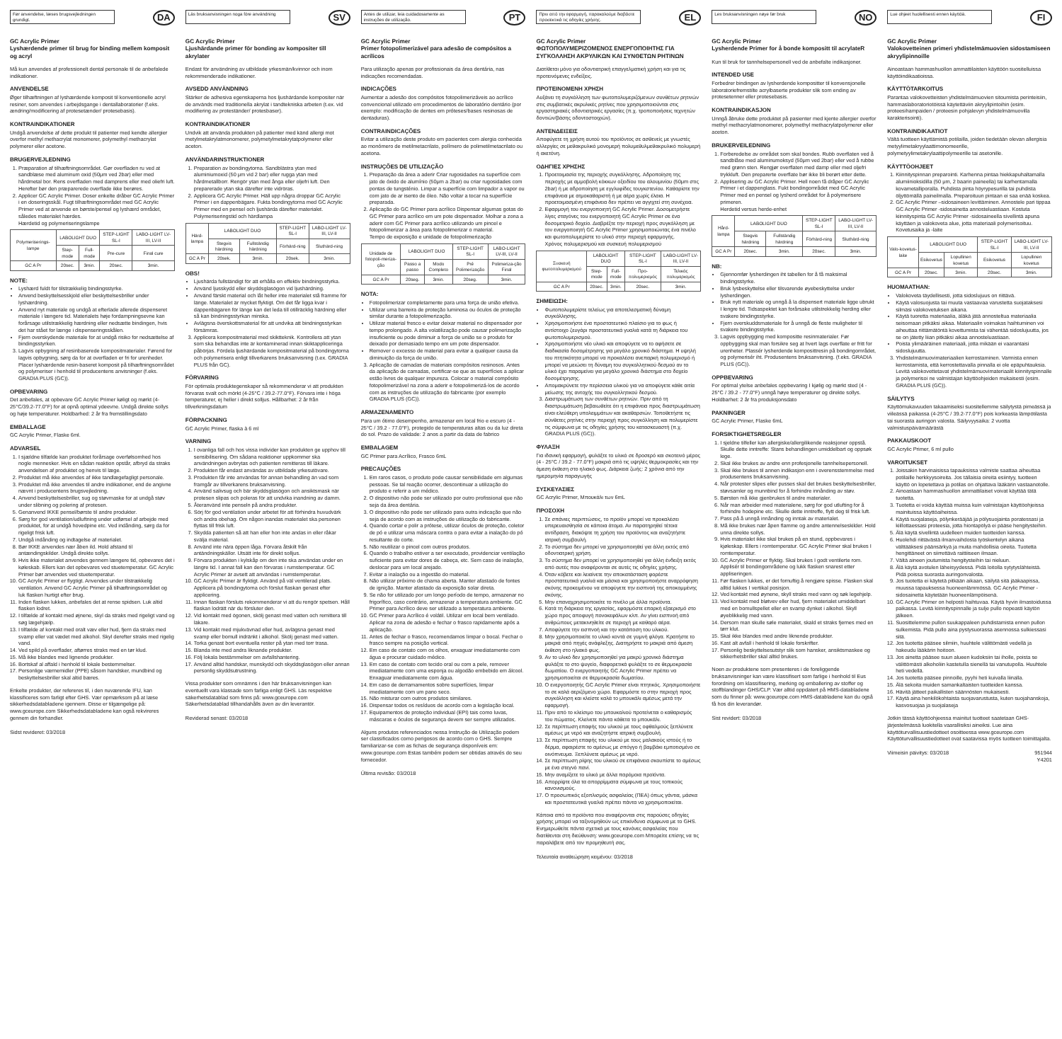Før anvendelse, læses brugsvejledningen grundigt.
DA
GC Acrylic Primer
Lyshærdende primer til brug for binding mellem komposit og acryl
Må kun anvendes af professionelt dental personale til de anbefalede indikationer.
ANVENDELSE
Øger tilhæftningen af lyshærdende komposit til konventionelle acryl resiner, som anvendes i arbejdsgange i dentallaboratorier (f.eks. ændring/modificering af protesetænder/ protesebasis).
KONTRAINDIKATIONER
Undgå anvendelse af dette produkt til patienter med kendte allergier overfor methyl methacrylat monomerer, polymethyl methacrylat polymerer eller acetone.
BRUGERVEJLEDNING
1. Præparation af tilhæftningsområdet. Gør overfladen ru ved at sandblæse med aluminum oxid (50μm ved 2bar) eller med hårdmetal bor. Rens overfladen med damprens eller med oliefri luft. Herefter bør den præparerede overflade ikke berøres.
2. Applicer GC Acrylic Primer. Doser enkelte dråber GC Acrylic Primer i en doseringsskål. Fugt tilhæftningsområdet med GC Acrylic Primer ved at anvende en børste/pensel og lyshærd området, således materialet hærdes.
Hærdetid og polymeriseringslampe
| Polymeriserings-lampe | LABOLIGHT DUO | | STEP-LIGHT SL-I | LABO-LIGHT LV-III, LV-II |
| --- | --- | --- | --- | --- |
| | Step-mode | Full-mode | Pre-cure | Final cure |
| GC A Pr | 20sec. | 3min. | 20sec. | 3min. |
NOTE:
Lyshærd fuldt for tilstrækkelig bindingsstyrke.
Anvend beskyttelsesskjold eller beskyttelsesbriller under lyshærdning.
Anvend nyt materiale og undgå at efterlade allerede dispenseret materiale i længere tid. Materialets høje fordampningsevne kan forårsage utilstrækkelig hærdning eller nedsætte bindingen, hvis det har stået for længe i dispenseringsskålen.
Fjern overskydende materiale for at undgå risiko for nedsættelse af bindingsstyrken.
3. Lagvis opbygning af resinbaserede kompositmaterialer. Førend for lagvis opbygning, sørg da for at overfladen er fri for urenheder. Placer lyshærdende resin-baseret komposit på tilhæftningsområdet og polymeriser i henhold til producentens anvisninger (f.eks. GRADIA PLUS (GC)).
OPBEVARING
Det anbefales, at opbevare GC Acrylic Primer køligt og mørkt (4-25°C/39.2-77.0°F) for at opnå optimal ydeevne. Undgå direkte sollys og høje temperaturer. Holdbarhed: 2 år fra fremstillingsdato
EMBALLAGE
GC Acrylic Primer, Flaske 6ml.
ADVARSEL
1. I sjældne tilfælde kan produktet forårsage overfølsomhed hos nogle mennesker. Hvis en sådan reaktion opstår, afbryd da straks anvendelsen af produktet og henvis til læge.
2. Produktet må ikke anvendes af ikke tandlægefagligt personale.
3. Produktet må ikke anvendes til andre indikationer, end de angivne nævnt i producentens brugsvejledning.
4. Anvend beskyttelsesbriller, sug og støvmaske for at undgå støv under slibning og polering af protesen.
5. Genanvend IKKE pensel/børste til andre produkter.
6. Sørg for god ventilation/udluftning under udførsel af arbejde med produktet, for at undgå hovedpine etc. Ved indånding, sørg da for rigeligt frisk luft.
7. Undgå indånding og indtagelse af materialet.
8. Bør IKKE anvendes nær åben ild. Hold afstand til antændingskilder. Undgå direkte sollys.
9. Hvis ikke materialet anvendes gennem længere tid, opbevares det i køleskab. Ellers kan det opbevares ved stuetemperatur. GC Acrylic Primer bør anvendes ved stuetemperatur.
10. GC Acrylic Primer er flygtigt. Anvendes under tilstrækkelig ventilation. Anvend GC Acrylic Primer på tilhæftningsområdet og luk flasken hurtigt efter brug.
11. Inden flasken lukkes, anbefales det at rense spidsen. Luk altid flasken lodret.
12. I tilfælde af kontakt med øjnene, skyl da straks med rigeligt vand og søg lægehjælp.
13. I tilfælde af kontakt med oralt væv eller hud, fjern da straks med svamp eller vat vædet med alkohol. Skyl derefter straks med rigelig vand.
14. Ved spild på overflader, aftørres straks med en tør klud.
15. Må ikke blandes med lignende produkter.
16. Bortskaf al affald i henhold til lokale bestemmelser.
17. Personlige værnemidler (PPE) såsom handsker, mundbind og beskyttelsesbriller skal altid bæres.
Enkelte produkter, der refereres til, i den nuværende IFU, kan klassificeres som farligt efter GHS. Vær opmærksom på at læse sikkerhedsdatabladene igennem. Disse er tilgængelige på: www.gceurope.com Sikkerhedsdatabladene kan også rekvireres gennem din forhandler.
Sidst revideret: 03/2018
Läs bruksanvisningen noga före användning
SV
GC Acrylic Primer
Ljushärdande primer för bonding av kompositer till akrylater
Endast för användning av utbildade yrkesmän/kvinnor och inom rekommenderade indikationer.
AVSEDD ANVÄNDNING
Stärker de adhesiva egenskaperna hos ljushärdande kompositer när de används med traditionella akrylat i tandtekniska arbeten (t.ex. vid modifiering av proteständer/ protesbaser).
KONTRAINDIKATIONER
Undvik att använda produkten på patienter med känd allergi mot metylmetakrylatmonomerer, polymetylmetakrytatpolymerer eller aceton.
ANVÄNDARINSTRUKTIONER
1. Preparation av bondingytorna. Sandblästra ytan med aluminiumoxid (50 μm vid 2 bar) eller rugga ytan med hårdmetallborr. Rengör ytan med ånga eller oljefri luft. Den preparerade ytan ska därefter inte vidröras.
2. Applicera GC Acrylic Primer. Häll upp några droppar GC Acrylic Primer i en dappenbägare. Fukta bondingytorna med GC Acrylic Primer med en pensel och ljushärda därefter materialet.
Polymeriseringstid och härdlampa
| Härd-lampa | LABOLIGHT DUO | | STEP-LIGHT SL-I | LABO-LIGHT LV-III, LV-II |
| --- | --- | --- | --- | --- |
| | Stegvis härdning | Fullständig härdning | Förhärd-ning | Sluthärd-ning |
| GC A Pr | 20sek. | 3min. | 20sek. | 3min. |
OBS!
Ljushärda fullständigt för att erhålla en effektiv bindningsstyrka.
Använd ljusskydd eller skyddsglasögon vid ljushärdning.
Använd färskt material och låt heller inte materialet stå framme för länge. Materialet är mycket flyktigt. Om det får ligga kvar i dappenbägaren för länge kan det leda till otillräcklig härdning eller så kan bindningsstyrkan minska.
Avlägsna överskottsmaterial för att undvika att bindningsstyrkan försämras.
3. Applicera kompositmaterial med skiktteknik. Kontrollera att ytan som ska behandlas inte är kontaminerad innan skiktappliceringa påbörjas. Fördela ljushärdande kompositmaterial på bondingytorna och polymerisera enligt tillverkarens bruksanvisning (t.ex. GRADIA PLUS från GC).
FÖRVARING
För optimala produktegenskaper så rekommenderar vi att produkten förvaras svalt och mörkt (4-25°C / 39.2-77.0°F). Förvara inte i höga temperaturer, ej heller i direkt solljus. Hållbarhet: 2 år från tillverkningsdatum
FÖRPACKNING
GC Acrylic Primer, flaska à 6 ml
VARNING
1. I ovanliga fall och hos vissa individer kan produkten ge upphov till sensibilisering. Om sådana reaktioner uppkommer ska användningen avbrytas och patienten remitteras till läkare.
2. Produkten får endast användas av utbildade yrkesutövare.
3. Produkten får inte användas för annan behandling än vad som framgår av tillverkarens bruksanvisning.
4. Använd salivsug och bär skyddsglasögon och ansiktsmask när protesen slipas och poleras för att undvika inandning av damm.
5. Återanvänd inte penseln på andra produkter.
6. Sörj för god ventilation under arbetet för att förhindra huvudvärk och andra obehag. Om någon inandas materialet ska personen flyttas till frisk luft.
7. Skydda patienten så att han eller hon inte andas in eller råkar svälja material.
8. Använd inte nära öppen låga. Förvara åtskilt från antändningskällor. Utsätt inte för direkt solljus.
9. Förvara produkten i kylskåp om den inte ska användas under en längre tid. I annat fall kan den förvaras i rumstemperatur. GC Acrylic Primer är avsett att användas i rumstemperatur.
10. GC Acrylic Primer är flyktigt. Använd på väl ventilerad plats. Applicera på bondingytorna och förslut flaskan genast efter applicering.
11. Innan flaskan försluts rekommenderar vi att du rengör spetsen. Håll flaskan lodrätt när du försluter den.
12. Vid kontakt med ögonen, skölj genast med vatten och remittera till läkare.
13. Vid kontakt med mjukvävnad eller hud, avlägsna genast med svamp eller bomull indränkt i alkohol. Skölj genast med vatten.
14. Torka genast bort eventuella rester på ytan med torr trasa.
15. Blanda inte med andra liknande produkter.
16. Följ lokala bestämmelser om avfallshantering.
17. Använd alltid handskar, munskydd och skyddsglasögon eller annan personlig skyddsutrustning.
Vissa produkter som omnämns i den här bruksanvisningen kan eventuellt vara klassade som farliga enligt GHS. Läs respektive säkerhetsdatablad som finns på: www.gceurope.com Säkerhetsdatablad tillhandahålls även av din leverantör.
Reviderad senast: 03/2018
Antes de utilizar, leia cuidadosamente as instruções de utilização.
PT
GC Acrylic Primer
Primer fotopolimerizável para adesão de compósitos a acrílicos
Para utilização apenas por profissionais da área dentária, nas indicações recomendadas.
INDICAÇÕES
Aumentar a adesão dos compósitos fotopolimerizáveis ao acrílico convencional utilizado em procedimentos de laboratório dentário (por exemplo: modificação de dentes em próteses/bases resinosas de dentaduras).
CONTRAINDICAÇÕES
Evitar a utilização deste produto em pacientes com alergia conhecida ao monómero de metilmetacrilato, polímero de polimetilmetacrilato ou acetona.
INSTRUÇÕES DE UTILIZAÇÃO
1. Preparação da área a aderir Criar rugosidades na superfície com jato de óxido de alumínio (50μm a 2bar) ou criar rugosidades com pontas de tungsténio. Limpar a superfície com limpador a vapor ou com jato de ar isento de óleo. Não voltar a tocar na superfície preparada.
2. Aplicação do GC Primer para acrílico Dispensar algumas gotas do GC Primer para acrílico em um pote dispensador. Molhar a zona a aderir com GC Primer para acrílico utilizando um pincel e fotopolimerizar a área para fotopolimerizar o material.
Tempo de exposição e unidade de fotopolimerização
| Unidade de fotopoli-meriza-ção | LABOLIGHT DUO | | STEP-LIGHT SL-I | LABO-LIGHT LV-III, LV-II |
| --- | --- | --- | --- | --- |
| | Passo a passo | Modo Completo | Pré Polimerização | Polimeriza-ção Final |
| GC A Pr | 20seg. | 3min. | 20seg. | 3min. |
NOTA:
Fotopolimerizar completamente para uma força de união efetiva.
Utilizar uma barreira de proteção luminosa ou óculos de proteção similar durante a fotopolimerização.
Utilizar material fresco e evitar deixar material no dispensador por tempo prolongado. A alta volatilização pode causar polimerização insuficiente ou pode diminuir a força de união se o produto for deixado por demasiado tempo em um pote dispensador.
Remover o excesso de material para evitar a qualquer causa da diminuição da força de união.
3. Aplicação de camadas de materiais compósitos resinosos. Antes da aplicação de camadas, certificar-se que as superfícies a aplicar estão livres de qualquer impureza. Colocar o material compósito fotopolimerizável na zona a aderir e fotopolimerizá-los de acordo com as instruções de utilização do fabricante (por exemplo GRADIA PLUS (GC)).
ARMAZENAMENTO
Para um ótimo desempenho, armazenar em local frio e escuro (4 - 25°C / 39.2 - 77.0°F), protegido de temperaturas altas ou da luz direta do sol. Prazo de validade: 2 anos a partir da data de fabrico
EMBALAGEM
GC Primer para Acrílico, Frasco 6mL
PRECAUÇÕES
1. Em raros casos, o produto pode causar sensibilidade em algumas pessoas. Se tal reação ocorrer, descontinuar a utilização do produto e referir a um médico.
2. O dispositivo não pode ser utilizado por outro profissional que não seja da área dentária.
3. O dispositivo não pode ser utilizado para outra indicação que não seja de acordo com as instruções de utilização do fabricante.
4. Quando cortar e polir a prótese, utilizar óculos de proteção, coletor de pó e utilizar uma máscara contra o para evitar a inalação do pó resultante do corte.
5. Não reutilizar o pincel com outros produtos.
6. Quando o trabalho estiver a ser executado, providenciar ventilação suficiente para evitar dores de cabeça, etc. Sem caso de inalação, deslocar para um local arejado.
7. Evitar a inalação ou a ingestão do material.
8. Não utilizar próximo de chama aberta. Manter afastado de fontes de ignição. Manter afastado da exposição solar direta.
9. Se não for utilizado por um longo período de tempo, armazenar no frigorífico, caso contrário, armazenar a temperatura ambiente. GC Primer para Acrílico deve ser utilizado a temperatura ambiente.
10. GC Primer para Acrílico é volátil. Utilizar em local bem ventilado. Aplicar na zona de adesão e fechar o frasco rapidamente após a aplicação.
11. Antes de fechar o frasco, recomendamos limpar o bocal. Fechar o frasco sempre na posição vertical.
12. Em caso de contato com os olhos, enxaguar imediatamente com água e procurar cuidado médico.
13. Em caso de contato com tecido oral ou com a pele, remover imediatamente com uma esponja ou algodão embebido em álcool. Enxaguar imediatamente com água.
14. Em caso de derramamentos sobre superfícies, limpar imediatamente com um pano seco.
15. Não misturar com outros produtos similares.
16. Dispensar todos os resíduos de acordo com a legislação local.
17. Equipamentos de proteção individual (EPI) tais como luvas, máscaras e óculos de segurança devem ser sempre utilizados.
Alguns produtos referenciados nessa Instrução de Utilização podem ser classificados como perigosos de acordo com o GHS. Sempre familiarizar-se com as fichas de segurança disponíveis em: www.gceurope.com Estas também podem ser obtidas através do seu fornecedor.
Última revisão: 03/2018
Πριν από την εφαρμογή, παρακαλούμε διαβάστε προσεκτικά τις οδηγίες χρήσης.
EL
GC Acrylic Primer
ΦΩΤΟΠΟΛΥΜΕΡΙΖΟΜΕΝΟΣ ΕΝΕΡΓΟΠΟΙΗΤΗΣ ΓΙΑ ΣΥΓΚΟΛΛΗΣΗ ΑΚΡΥΛΙΚΩΝ ΚΑΙ ΣΥΝΘΕΤΩΝ ΡΗΤΙΝΩΝ
Διατίθεται μόνο για οδοντιατρική επαγγελματική χρήση και για τις προτεινόμενες ενδείξεις.
ΠΡΟΤΕΙΝΟΜΕΝΗ ΧΡΗΣΗ
Αυξάνει τη συγκόλληση των φωτοπολυμεριζόμενων συνθέτων ρητινών στις συμβατικές ακρυλικές ρητίνες που χρησιμοποιούνται στις εργαστηριακές οδοντιατρικές εργασίες (π.χ. τροποποιήσεις τεχνητών δοντιών/βάσης οδοντοστοιχιών).
ΑΝΤΕΝΔΕΙΞΕΙΣ
Αποφύγετε τη χρήση αυτού του προϊόντος σε ασθενείς με γνωστές αλλεργίες σε μεθακρυλικό μονομερή πολυμεθυλμεθακρυλικό πολυμερή ή ακετόνη.
ΟΔΗΓΙΕΣ ΧΡΗΣΗΣ
1. Προετοιμασία της περιοχής συγκόλλησης. Αδροποίηση της περιοχής με αμμοβολή κόκκων οξειδίου του αλουμινίου (50μm στις 2bar) ή με αδροποίηση με εγγλυφίδες τουγκστενίου. Καθαρίστε την επιφάνεια με ατμοκαθαριστή ή με αέρα χωρίς έλαια. Η προετοιμασμένη επιφάνεια δεν πρέπει να αγγιχτεί στη συνέχεια.
2. Εφαρμογή του ενεργοποιητή GC Acrylic Primer. Δοσομετρήστε λίγες σταγόνες του ενεργοποιητή GC Acrylic Primer σε ένα δοσομετρικό δοχείο. Διαβρέξτε την περιοχή προς συγκόλληση με τον ενεργοποιητή GC Acrylic Primer χρησιμοποιώντας ένα πινέλο και φωτοπολυμερίστε το υλικό στην περιοχή εφαρμογής.
Χρόνος πολυμερισμού και συσκευή πολυμερισμού
| Συσκευή φωτοπολυμερισμού | LABOLIGHT DUO | | STEP-LIGHT SL-I | LABO-LIGHT LV-III, LV-II |
| --- | --- | --- | --- | --- |
| | Step-mode | Full-mode | Προ-πολυμερισμός | Τελικός πολυμερισμός |
| GC A Pr | 20sec. | 3min. | 20sec. | 3min. |
ΣΗΜΕΙΩΣΗ:
Φωτοπολυμερίστε τελείως για αποτελεσματική δύναμη συγκόλλησης.
Χρησιμοποιήστε ένα προστατευτικό πλαίσιο για το φως ή αντίστοιχο ζευγάρι προστατευτικά γυαλιά κατά τη διάρκεια του φωτοπολυμερισμού.
Χρησιμοποιήστε νέο υλικό και αποφύγετε να το αφήσετε σε διαδικασία δοσομέτρησης για μεγάλο χρονικό διάστημα. Η υψηλή του πτητικότητα μπορεί να προκαλέσει ανεπαρκή πολυμερισμό ή μπορεί να μειώσει τη δύναμη του συγκολλητικού δεσμού αν το υλικό έχει παραμείνει για μεγάλο χρονικό διάστημα στο δοχείο δοσομέτρησης.
Απομακρύνετε την περίσσεια υλικού για να αποφύγετε κάθε αιτία μείωσης της αντοχής του συγκολλητικού δεσμού.
3. Διαστρωμάτωση των συνθέτων ρητινών. Πριν από τη διαστρωμάτωση βεβαιωθείτε ότι η επιφάνεια προς διαστρωμάτωση είναι ελεύθερη υπολειμμάτων και ακαθαρσιών. Τοποθετήστε τις σύνθετες ρητίνες στην περιοχή προς συγκόλληση και πολυμερίστε τις σύμφωνα με τις οδηγίες χρήσης του κατασκευαστή (π.χ. GRADIA PLUS (GC)).
ΦΥΛΑΞΗ
Για ιδανική εφαρμογή, φυλάξτε το υλικό σε δροσερό και σκοτεινό μέρος (4 - 25°C / 39.2 - 77.0°F) μακριά από τις υψηλές θερμοκρασίες και την άμεση έκθεση στο ηλιακό φως. Διάρκεια ζωής: 2 χρόνια από την ημερομηνία παραγωγής
ΣΥΣΚΕΥΑΣΙΕΣ
GC Acrylic Primer, Μπουκάλι των 6mL
ΠΡΟΣΟΧΗ
1. Σε σπάνιες περιπτώσεις, το προϊόν μπορεί να προκαλέσει υπερευαισθησία σε κάποια άτομα. Αν παρατηρηθεί τέτοια αντίδραση, διακόψτε τη χρήση του προϊόντος και αναζητήστε ιατρική συμβουλή.
2. Το σύστημα δεν μπορεί να χρησιμοποιηθεί για άλλη εκτός από οδοντιατρική χρήση.
3. Το σύστημα δεν μπορεί να χρησιμοποιηθεί για άλλη ένδειξη εκτός από αυτές που αναφέρονται σε αυτές τις οδηγίες χρήσης.
4. Όταν κόβετε και λειαίνετε την αποκατάσταση φορέστε προστατευτικά γυαλιά και μάσκα και χρησιμοποιήστε αναρρόφηση σκόνης προκειμένου να αποφύγετε την εισπνοή της αποκομμένης σκόνης.
5. Μην επαναχρησιμοποιείτε το πινέλο με άλλα προϊόντα.
6. Κατά τη διάρκεια της εργασίας, εφαρμόστε επαρκή εξαερισμό στο χώρο προς αποφυγή πονοκεφάλων κλπ. Αν γίνει εισπνοή από ανθρώπους μετακινηθείτε σε περιοχή με καθαρό αέρα.
7. Αποφύγετε την εισπνοή και την κατάποση του υλικού.
8. Μην χρησιμοποιείτε το υλικό κοντά σε γυμνή φλόγα. Κρατήστε το μακριά από πηγές ανάφλεξης. Διατηρήστε το μακριά από άμεση έκθεση στο ηλιακό φως.
9. Αν το υλικό δεν χρησιμοποιηθεί για μακρύ χρονικό διάστημα φυλάξτε το στο ψυγείο, διαφορετικά φυλάξτε το σε θερμοκρασία δωματίου. Ο ενεργοποιητής GC Acrylic Primer πρέπει να χρησιμοποιείται σε θερμοκρασία δωματίου.
10. Ο ενεργοποιητής GC Acrylic Primer είναι πτητικός. Χρησιμοποιήστε το σε καλά αεριζόμενο χώρο. Εφαρμόστε το στην περιοχή προς συγκόλληση και κλείστε καλά το μπουκάλι αμέσως μετά την εφαρμογή.
11. Πριν από το κλείσιμο του μπουκαλιού προτείνεται ο καθαρισμός του πώματος. Κλείνετε πάντα κάθετα το μπουκάλι.
12. Σε περίπτωση επαφής του υλικού με τους οφθαλμούς ξεπλύνετε αμέσως με νερό και αναζητήστε ιατρική συμβουλή.
13. Σε περίπτωση επαφής του υλικού με τους μαλακούς ιστούς ή το δέρμα, αφαιρέστε το αμέσως με σπόγγο ή βαμβάκι εμποτισμένο σε οινόπνευμα. Ξεπλύνετε αμέσως με νερό.
14. Σε περίπτωση ρίψης του υλικού σε επιφάνεια σκουπίστε το αμέσως με ένα στεγνό πανί.
15. Μην αναμίξετε το υλικό με άλλα παρόμοια προϊόντα.
16. Απορρίψτε όλα τα απορρίμματα σύμφωνα με τους τοπικούς κανονισμούς.
17. Ο προσωπικός εξοπλισμός ασφαλείας (ΠΕΑ) όπως γάντια, μάσκα και προστατευτικά γυαλιά πρέπει πάντα να χρησιμοποιείται.
Κάποια από τα προϊόντα που αναφέρονται στις παρούσες οδηγίες χρήσης μπορεί να ταξινομηθούν ως επικίνδυνα σύμφωνα με το GHS. Ενημερωθείτε πάντα σχετικά με τους κανόνες ασφαλείας που διατίθενται στη διεύθυνση: www.gceurope.com Μπορείτε επίσης να τις παραλάβετε από τον προμηθευτή σας.
Τελευταία αναθεώρηση κειμένου: 03/2018
Les bruksanvisningen nøye før bruk
NO
GC Acrylic Primer
Lysherdende Primer for å bonde kompositt til acrylateR
Kun til bruk for tannhelsepersonell ved de anbefalte indikasjoner.
INTENDED USE
Forbedrer bindingen av lysherdende kompositter til konvensjonelle laboratoriefremstilte acrylbaserte produkter slik som ending av protesetenner eller protesebasis.
KONTRAINDIKASJON
Unngå åbruke dette produktet på pasienter med kjente allergier overfor methyl methacrylatmonomerer, polymethyl methacrylatpolymerer eller aceton.
BRUKERVEILEDNING
1. Forberedelse av området som skal bondes. Rubb overflaten ved å sandblåse med aluminumoksyd (50μm ved 2bar) eller ved å rubbe med grønn sten. Rengjør overflaten med damp eller med oljefri trykkluft. Den preparerte overflate bør ikke bli berørt etter dette.
2. Applisering av GC Acrylic Primer. Hell noen få dråper GC Acrylic Primer i et dappenglass. Fukt bondingområdet med GC Acrylic Primer med en pensel og lysherd området for å polymerisere primeren.
Herdetid versus herde-enhet
| Hård-lampa | LABOLIGHT DUO | | STEP-LIGHT SL-I | LABO-LIGHT LV-III, LV-II |
| --- | --- | --- | --- | --- |
| | Stegvis härdning | Fullständig härdning | Förhärd-ning | Sluthärd-ning |
| GC A Pr | 20sec. | 3min. | 20sec. | 3min. |
NB:
Gjennomfør lysherdingen iht tabellen for å få maksimal bindingsstyrke.
Bruk lysbeskyttelse eller tilsvarende øyebeskyttelse under lysherdingen.
Bruk nytt materiale og unngå å la dispensert materiale ligge ubrukt I lengre tid. Tidsaspektet kan forårsake utilstrekkelig herding eller svakere bindingsstyrke.
Fjern overskuddsmateriale for å unngå de fleste muligheter til svakere bindingsstyrke.
3. Lagvis oppbygging med kompositte resinmaterialer. Før oppbygging skal man forsikre seg at hvert lags overflate er fritt for urenheter. Plassér lysherdende komposittresin på bondingområdet, og polymerisér iht. Produsentens bruksanvisning. (f.eks. GRADIA PLUS (GC)).
OPPBEVARING
For optimal ytelse anbefales oppbevaring I kjølig og mørkt sted (4 - 25°C / 39.2 - 77.0°F) unngå høye temperaturer og direkte sollys. Holdbarhet: 2 år fra produksjonsdato
PAKNINGER
GC Acrylic Primer, Flaske 6mL
FORSIKTIGHETSREGLER
1. I sjeldne tilfeller kan allergiske/allergilikende reaksjoner oppstå. Skulle dette inntreffe: Stans behandlingen umiddelbart og oppsøk lege.
2. Skal ikke brukes av andre enn profesjonelle tannhelsepersonell.
3. Skal ikke brukes til annen indikasjon enn i overensstemmelse med produsentens bruksanvisning.
4. Når protester slipes eller pusses skal det brukes beskyttelsesbriller, støvsamler og munnbind for å forhindre innånding av støv.
5. Børsten må ikke gjenbrukes til andre materialer.
6. Når man arbeider med materialene, sørg for god utlufting for å forhindre hodepine etc. Skulle dette inntreffe, flytt deg til frisk luft.
7. Pass på å unngå innånding og inntak av materialet.
8. Må ikke brukes nær åpen flamme og andre antennelseskilder. Hold unna direkte sollys.
9. Hvis materialet ikke skal brukes på en stund, oppbevares i kjøleskap. Ellers i romtemperatur. GC Acrylic Primer skal brukes I romtemperatur.
10. GC Acrylic Primer er flyktig. Skal brukes I godt ventilerte rom. Applisér til bondingområdene og lukk flasken snarest etter appliseringen.
11. Før flasken lukkes, er det fornuftig å rengjøre spisse. Flasken skal alltid lukkes I vertikal posisjon.
12. Ved kontakt med øynene, skyll straks med vann og søk legehjelp.
13. Ved kontakt med bløtvev eller hud, fjern materialet umiddelbart med en bomullspellet eller en svamp dynket i alkohol. Skyll øyeblikkelig med vann.
14. Dersom man skulle søle materialet, skald et straks fjernes med en tørr klut.
15. Skal ikke blandes med andre liknende produkter.
16. Kast alt avfall i henhold til lokale forskrifter.
17. Personlig beskyttelsesutstyr slik som hansker, ansiktsmaskee og sikkerhetsbriller skal alltid brukes.
Noen av produktene som presenteres i de foreliggende bruksanvisninger kan være klassifisert som farlige i henhold til Eus forordning om klassifisering, merking og emballering av stoffer og stoffblandinger GHS/CLP. Vær alltid oppdatert på HMS-databladene som du finner på: www.gceurope.com HMS-databladene kan du også få hos din leverandør.
Sist revidert: 03/2018
Lue ohjeet huolellisesti ennen käyttöä.
FI
GC Acrylic Primer
Valokovetteinen primeri yhdistelmämuovien sidostamiseen akryylipinnoille
Ainoastaan hammashuollon ammattilaisten käyttöön suositelluissa käyttöindikaatioissa.
KÄYTTÖTARKOITUS
Parantaa valokovetteisten yhdistelmämuovien sitoumista perinteisiin, hammaslaboratoriotöissä käytettäviin akryylipintoihin (esim. proteesihampaiden / proteesin pohjalevyn yhdistelmämuovilla karakterisointi).
KONTRAINDIKAATIOT
Vältä tuotteen käyttämistä potilailla, joiden tiedetään olevan allergisia metyylimetakryylaattimonomeerille, polymetyylimetakrylaattipolymeerille tai asetonille.
KÄYTTÖOHJEET
1. Kiinnityspinnan preparointi. Karhenna pintaa hiekkapuhaltamalla alumiinioksidilla (50 μm, 2 baarin paineella) tai karhentamalla kovametalliporalla. Puhdista pinta höyrypesurilla tai puhdista öljyttömällä paineilmalla. Preparoituun pintaan ei saa enää koskea.
2. GC Acrylic Primer –sidosaineen levittäminen. Annostele pari tippaa GC Acrylic Primer -sidosainetta annosteluastiaan. Kostuta kiinnityspinta GC Acrylic Primer -sidosaineella sivellintä apuna käyttäen ja valokoveta alue, jotta materiaali polymerisoituu.
Kovetusaika ja -laite
| Valo-kovetus-laite | LABOLIGHT DUO | | STEP-LIGHT SL-I | LABO-LIGHT LV-III, LV-II |
| --- | --- | --- | --- | --- |
| | Esikovetus | Lopullinen kovetus | Esikovetus | Lopullinen kovetus |
| GC A Pr | 20sec. | 3min. | 20sec. | 3min. |
HUOMAATHAN:
Valokoveta täydellisesti, jotta sidoslujuus on riittävä.
Käytä valosuojusta tai muuta vastaavaa varustetta suojataksesi silmäsi valokovetuksen aikana.
Käytä tuoretta materiaalia, äläkä jätä annosteltua materiaalia seisomaan pitkäksi aikaa. Materiaalin voimakas haihtuminen voi aiheuttaa riittämätöntä kovettumista tai vähentää sidoslujuutta, jos se on jätetty liian pitkäksi aikaa annosteluastiaan.
Poista ylimääräinen materiaali, jotta mikään ei vaarantaisi sidoslujuutta.
3. Yhdistelmämuovimateriaalien kerrostaminen. Varmista ennen kerrostamista, että kerrostettavalla pinnalla ei ole epäpuhtauksia. Levitä valokovettetavat yhdistelmämuovimateriaalit kiinnityspinnalle ja polymerisoi ne valmistajan käyttöohjeiden mukaisesti (esim. GRADIA PLUS (GC)).
SÄILYTYS
Käyttömukavuuden takaamiseksi suositellemme säilytystä pimeässä ja viileässä paikassa (4-25°C / 39.2-77.0°F) pois korkeasta lämpötilasta tai suorasta auringon valosta. Säilyvyysaika: 2 vuotta valmistuspäivämäärästä
PAKKAUSKOOT
GC Acrylic Primer, 6 ml pullo
VAROITUKSET
1. Joissakin harvinaisissa tapauksissa valmiste saattaa aiheuttaa potilaille herkkyysoireita. Jos tällaisia oireita esiintyy, tuotteen käyttö on lopetettava ja potilas on ohjattava lääkärin vastaanotolle.
2. Ainoastaan hammashuollon ammattilaiset voivat käyttää tätä tuotetta.
3. Tuotetta ei voida käyttää muissa kuin valmistajan käyttöohjeissa mainituissa käyttöaiheissa.
4. Käytä suojalaseja, pölynkerääjää ja pölysuojainta poratessasi ja kiillottaessasi proteesia, jotta hiontapölyä ei pääse hengitysteihin.
5. Älä käytä sivellintä uudelleen muiden tuotteiden kanssa.
6. Huolehdi riittävästä ilmanvaihdosta työskentelyn aikana välttääksesi päänsärkyä ja muita mahdollisia oireita. Tuotetta hengittäneet on siirrettävä raittiiseen ilmaan.
7. Vältä aineen joutumista hengitysteihin tai nieluun.
8. Älä käytä avotulen läheisyydessä. Pidä loitolla sytytyslähteistä. Pidä poissa suorasta auringonvalosta.
9. Jos tuotetta ei käytetä pitkään aikaan, säilytä sitä jääkaapissa, muussa tapauksessa huoneenlämmössä. GC Acrylic Primer -sidosainetta käytetään huoneenlämpöisenä.
10. GC Acrylic Primer on helposti haihtuvaa. Käytä hyvin ilmastoidussa paikassa. Levitä kiinnityspinnalle ja sulje pullo nopeasti käytön jälkeen.
11. Suosittelemme pullon suukappaleen puhdistamista ennen pullon sulkemista. Pidä pullo aina pystysuorassa asennossa sulkiessasi sitä.
12. Jos tuotetta pääsee silmiin, huuhtele välittömästi vedellä ja hakeudu lääkärin hoitoon.
13. Jos ainetta pääsee suun alueen kudoksiin tai iholle, poista se välittömästi alkoholiin kastetulla sienellä tai vanutupolla. Huuhtele heti vedellä.
14. Jos tuotetta pääsee pinnoille, pyyhi heti kuivalla liinalla.
15. Älä sekoita muiden samankaltaisten tuotteiden kanssa.
16. Hävitä jätteet paikallisten säännösten mukaisesti.
17. Käytä aina henkilökohtaista suojavarustusta, kuten suojahanskoja, kasvosuojaa ja suojalaseja
Jotkin tässä käyttöohjeessa mainitut tuotteet saatetaan GHS-järjestelmässä luokitella vaarallisiksi aineiksi. Lue aina käyttöturvallisuustiedotteet osoitteessa www.gceurope.com Käyttöturvallisuustiedotteet ovat saatavissa myös tuotteen toimittajalta.
Viimeisin päivitys: 03/2018 951944
Y4201